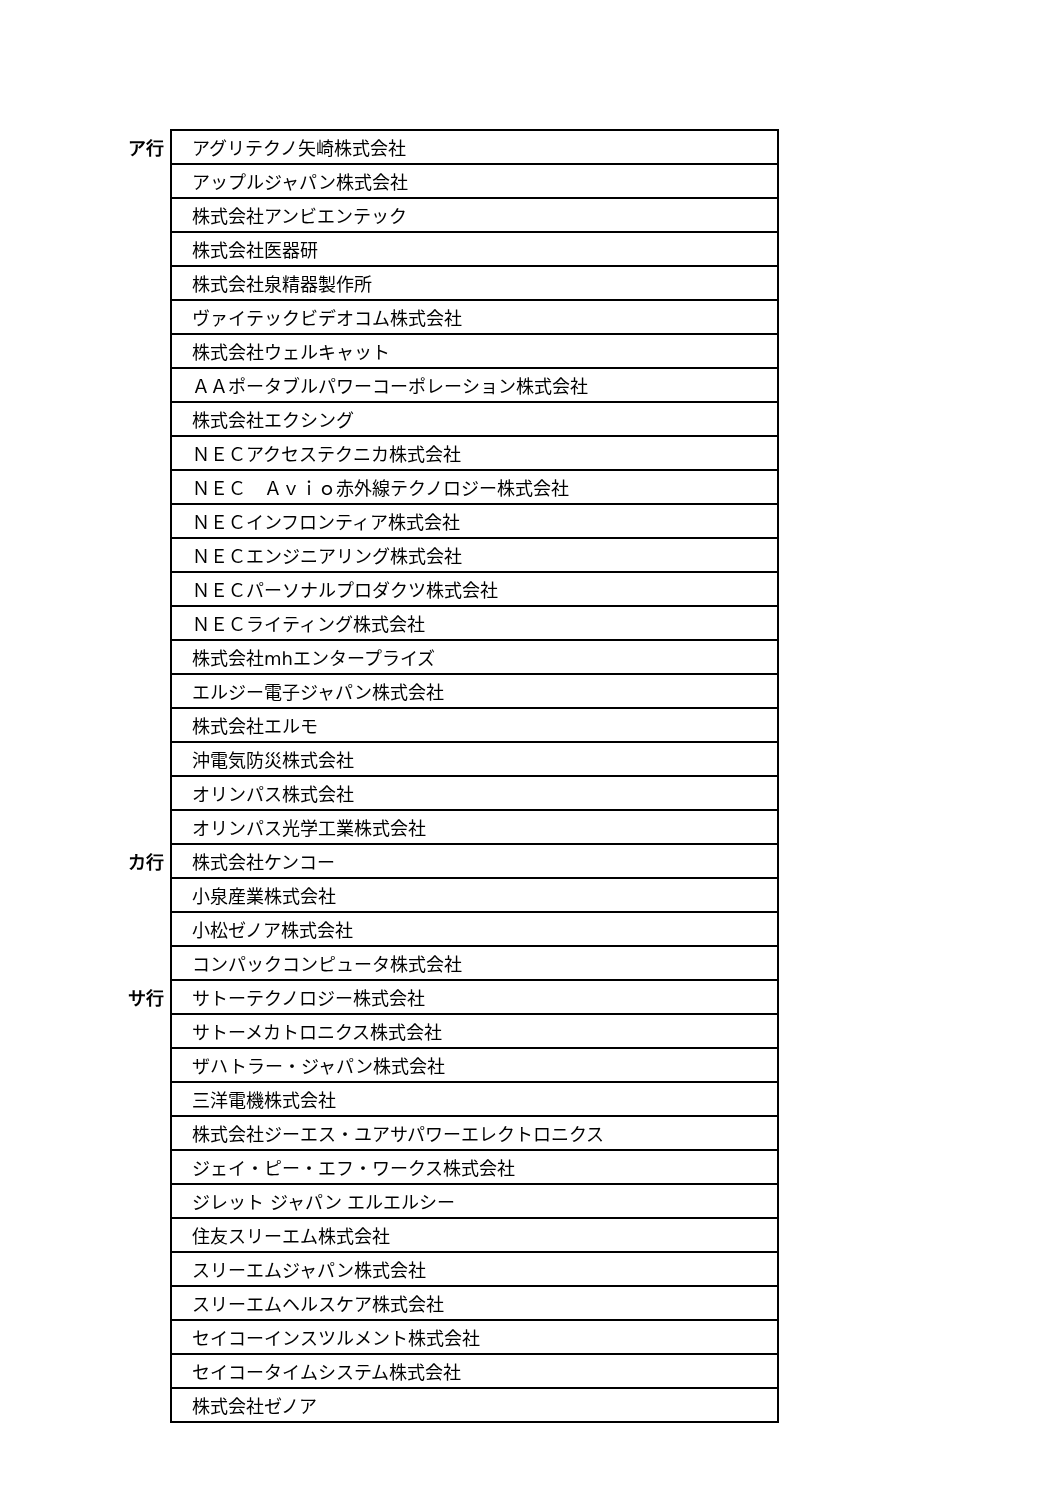| ア行 | アグリテクノ矢崎株式会社 |
| | アップルジャパン株式会社 |
| | 株式会社アンビエンテック |
| | 株式会社医器研 |
| | 株式会社泉精器製作所 |
| | ヴァイテックビデオコム株式会社 |
| | 株式会社ウェルキャット |
| | ＡＡポータブルパワーコーポレーション株式会社 |
| | 株式会社エクシング |
| | ＮＥＣアクセステクニカ株式会社 |
| | ＮＥＣ Ａｖｉｏ赤外線テクノロジー株式会社 |
| | ＮＥＣインフロンティア株式会社 |
| | ＮＥＣエンジニアリング株式会社 |
| | ＮＥＣパーソナルプロダクツ株式会社 |
| | ＮＥＣライティング株式会社 |
| | 株式会社mhエンタープライズ |
| | エルジー電子ジャパン株式会社 |
| | 株式会社エルモ |
| | 沖電気防災株式会社 |
| | オリンパス株式会社 |
| | オリンパス光学工業株式会社 |
| カ行 | 株式会社ケンコー |
| | 小泉産業株式会社 |
| | 小松ゼノア株式会社 |
| | コンパックコンピュータ株式会社 |
| サ行 | サトーテクノロジー株式会社 |
| | サトーメカトロニクス株式会社 |
| | ザハトラー・ジャパン株式会社 |
| | 三洋電機株式会社 |
| | 株式会社ジーエス・ユアサパワーエレクトロニクス |
| | ジェイ・ピー・エフ・ワークス株式会社 |
| | ジレット ジャパン エルエルシー |
| | 住友スリーエム株式会社 |
| | スリーエムジャパン株式会社 |
| | スリーエムヘルスケア株式会社 |
| | セイコーインスツルメント株式会社 |
| | セイコータイムシステム株式会社 |
| | 株式会社ゼノア |